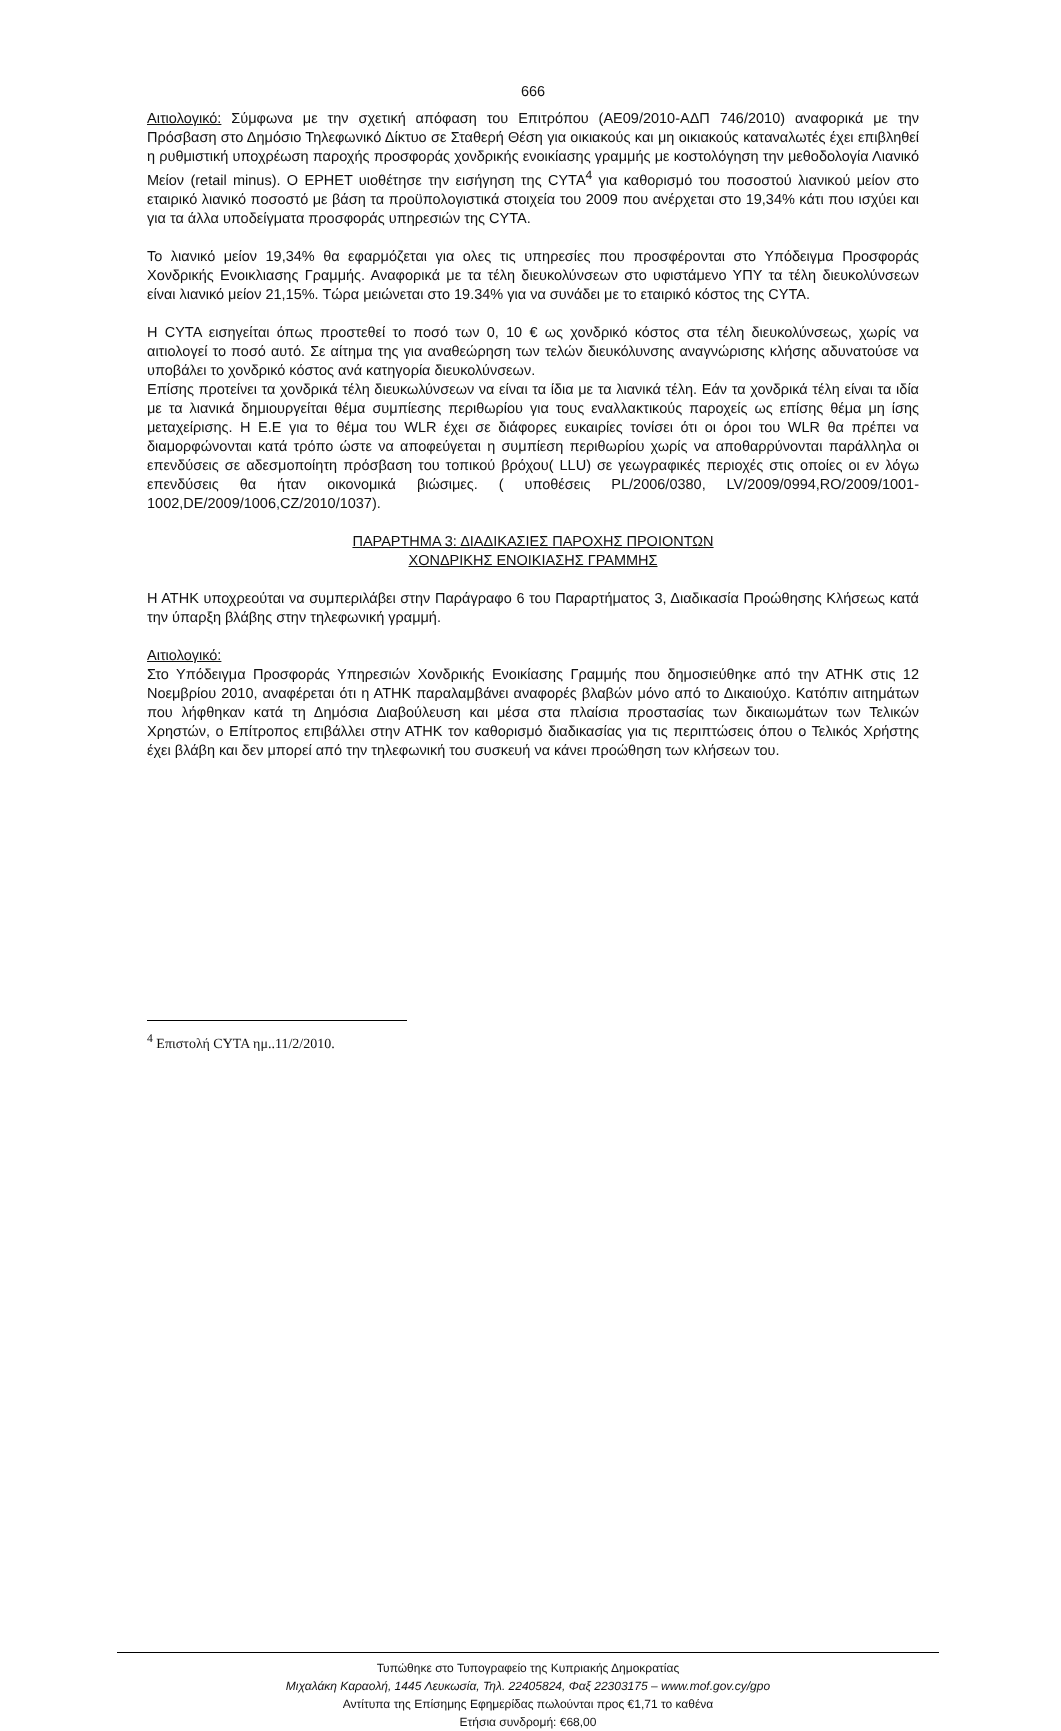666
Αιτιολογικό: Σύμφωνα με την σχετική απόφαση του Επιτρόπου (ΑΕ09/2010-ΑΔΠ 746/2010) αναφορικά με την Πρόσβαση στο Δημόσιο Τηλεφωνικό Δίκτυο σε Σταθερή Θέση για οικιακούς και μη οικιακούς καταναλωτές έχει επιβληθεί η ρυθμιστική υποχρέωση παροχής προσφοράς χονδρικής ενοικίασης γραμμής με κοστολόγηση την μεθοδολογία Λιανικό Μείον (retail minus). Ο ΕΡΗΕΤ υιοθέτησε την εισήγηση της CYTA<sup>4</sup> για καθορισμό του ποσοστού λιανικού μείον στο εταιρικό λιανικό ποσοστό με βάση τα προϋπολογιστικά στοιχεία του 2009 που ανέρχεται στο 19,34% κάτι που ισχύει και για τα άλλα υποδείγματα προσφοράς υπηρεσιών της CYTA.
Το λιανικό μείον 19,34% θα εφαρμόζεται για ολες τις υπηρεσίες που προσφέρονται στο Υπόδειγμα Προσφοράς Χονδρικής Ενοικλιασης Γραμμής. Αναφορικά με τα τέλη διευκολύνσεων στο υφιστάμενο ΥΠΥ τα τέλη διευκολύνσεων είναι λιανικό μείον 21,15%. Τώρα μειώνεται στο 19.34% για να συνάδει με το εταιρικό κόστος της CYTA.
Η CYTA εισηγείται όπως προστεθεί το ποσό των 0, 10 € ως χονδρικό κόστος στα τέλη διευκολύνσεως, χωρίς να αιτιολογεί το ποσό αυτό. Σε αίτημα της για αναθεώρηση των τελών διευκόλυνσης αναγνώρισης κλήσης αδυνατούσε να υποβάλει το χονδρικό κόστος ανά κατηγορία διευκολύνσεων.
Επίσης προτείνει τα χονδρικά τέλη διευκωλύνσεων να είναι τα ίδια με τα λιανικά τέλη. Εάν τα χονδρικά τέλη είναι τα ιδία με τα λιανικά δημιουργείται θέμα συμπίεσης περιθωρίου για τους εναλλακτικούς παροχείς ως επίσης θέμα μη ίσης μεταχείρισης. Η Ε.Ε για το θέμα του WLR έχει σε διάφορες ευκαιρίες τονίσει ότι οι όροι του WLR θα πρέπει να διαμορφώνονται κατά τρόπο ώστε να αποφεύγεται η συμπίεση περιθωρίου χωρίς να αποθαρρύνονται παράλληλα οι επενδύσεις σε αδεσμοποίητη πρόσβαση του τοπικού βρόχου( LLU) σε γεωγραφικές περιοχές στις οποίες οι εν λόγω επενδύσεις θα ήταν οικονομικά βιώσιμες. ( υποθέσεις PL/2006/0380, LV/2009/0994,RO/2009/1001-1002,DE/2009/1006,CZ/2010/1037).
ΠΑΡΑΡΤΗΜΑ 3: ΔΙΑΔΙΚΑΣΙΕΣ ΠΑΡΟΧΗΣ ΠΡΟΙΟΝΤΩΝ
ΧΟΝΔΡΙΚΗΣ ΕΝΟΙΚΙΑΣΗΣ ΓΡΑΜΜΗΣ
Η ΑΤΗΚ υποχρεούται να συμπεριλάβει στην Παράγραφο 6 του Παραρτήματος 3, Διαδικασία Προώθησης Κλήσεως κατά την ύπαρξη βλάβης στην τηλεφωνική γραμμή.
Αιτιολογικό:
Στο Υπόδειγμα Προσφοράς Υπηρεσιών Χονδρικής Ενοικίασης Γραμμής που δημοσιεύθηκε από την ΑΤΗΚ στις 12 Νοεμβρίου 2010, αναφέρεται ότι η ΑΤΗΚ παραλαμβάνει αναφορές βλαβών μόνο από το Δικαιούχο. Κατόπιν αιτημάτων που λήφθηκαν κατά τη Δημόσια Διαβούλευση και μέσα στα πλαίσια προστασίας των δικαιωμάτων των Τελικών Χρηστών, ο Επίτροπος επιβάλλει στην ΑΤΗΚ τον καθορισμό διαδικασίας για τις περιπτώσεις όπου ο Τελικός Χρήστης έχει βλάβη και δεν μπορεί από την τηλεφωνική του συσκευή να κάνει προώθηση των κλήσεων του.
<sup>4</sup> Επιστολή CYTA ημ..11/2/2010.
Τυπώθηκε στο Τυπογραφείο της Κυπριακής Δημοκρατίας
Μιχαλάκη Καραολή, 1445 Λευκωσία, Τηλ. 22405824, Φαξ 22303175 – www.mof.gov.cy/gpo
Αντίτυπα της Επίσημης Εφημερίδας πωλούνται προς €1,71 το καθένα
Ετήσια συνδρομή: €68,00